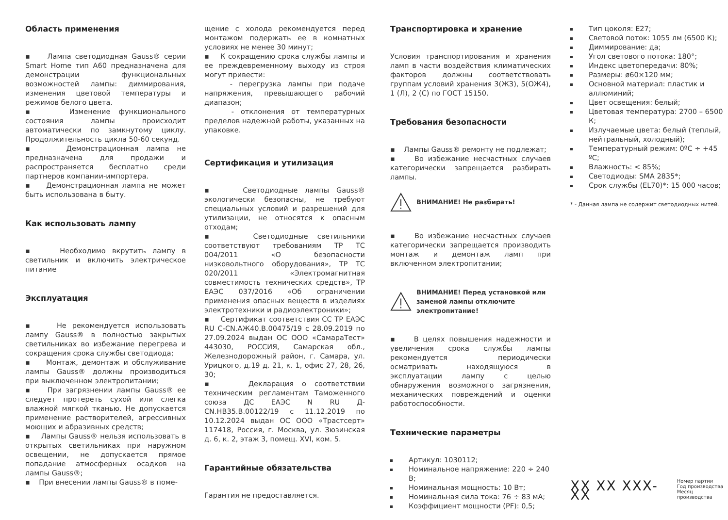Область применения
▪ Лампа светодиодная Gauss® серии Smart Home тип А60 предназначена для демонстрации функциональных возможностей лампы: диммирования, изменения цветовой температуры и режимов белого цвета.
▪ Изменение функционального состояния лампы происходит автоматически по замкнутому циклу. Продолжительность цикла 50-60 секунд.
▪ Демонстрационная лампа не предназначена для продажи и распространяется бесплатно среди партнеров компании-импортера.
▪ Демонстрационная лампа не может быть использована в быту.
Как использовать лампу
▪ Необходимо вкрутить лампу в светильник и включить электрическое питание
Эксплуатация
▪ Не рекомендуется использовать лампу Gauss® в полностью закрытых светильниках во избежание перегрева и сокращения срока службы светодиода;
▪ Монтаж, демонтаж и обслуживание лампы Gauss® должны производиться при выключенном электропитании;
▪ При загрязнении лампы Gauss® ее следует протереть сухой или слегка влажной мягкой тканью. Не допускается применение растворителей, агрессивных моющих и абразивных средств;
▪ Лампы Gauss® нельзя использовать в открытых светильниках при наружном освещении, не допускается прямое попадание атмосферных осадков на лампы Gauss®;
▪ При внесении лампы Gauss® в поме-
щение с холода рекомендуется перед монтажом подержать ее в комнатных условиях не менее 30 минут;
▪ К сокращению срока службы лампы и ее преждевременному выходу из строя могут привести:
- перегрузка лампы при подаче напряжения, превышающего рабочий диапазон;
- отклонения от температурных пределов надежной работы, указанных на упаковке.
Сертификация и утилизация
▪ Светодиодные лампы Gauss® экологически безопасны, не требуют специальных условий и разрешений для утилизации, не относятся к опасным отходам;
▪ Светодиодные светильники соответствуют требованиям ТР ТС 004/2011 «О безопасности низковольтного оборудования», ТР ТС 020/2011 «Электромагнитная совместимость технических средств», ТР ЕАЭС 037/2016 «Об ограничении применения опасных веществ в изделиях электротехники и радиоэлектроники»;
▪ Сертификат соответствия СС ТР ЕАЭС RU C-CN.АЖ40.В.00475/19 с 28.09.2019 по 27.09.2024 выдан ОС ООО «СамараТест» 443030, РОССИЯ, Самарская обл., Железнодорожный район, г. Самара, ул. Урицкого, д.19 д. 21, к. 1, офис 27, 28, 26, 30;
▪ Декларация о соответствии техническим регламентам Таможенного союза ДС ЕАЭС N RU Д-CN.НВ35.В.00122/19 с 11.12.2019 по 10.12.2024 выдан ОС ООО «Трастсерт» 117418, Россия, г. Москва, ул. Зюзинская д. 6, к. 2, этаж 3, помещ. XVI, ком. 5.
Гарантийные обязательства
Гарантия не предоставляется.
Транспортировка и хранение
Условия транспортирования и хранения ламп в части воздействия климатических факторов должны соответствовать группам условий хранения 3(ЖЗ), 5(ОЖ4), 1 (Л), 2 (С) по ГОСТ 15150.
Требования безопасности
▪ Лампы Gauss® ремонту не подлежат;
▪ Во избежание несчастных случаев категорически запрещается разбирать лампы.
ВНИМАНИЕ! Не разбирать!
▪ Во избежание несчастных случаев категорически запрещается производить монтаж и демонтаж ламп при включенном электропитании;
ВНИМАНИЕ! Перед установкой или заменой лампы отключите электропитание!
▪ В целях повышения надежности и увеличения срока службы лампы рекомендуется периодически осматривать находящуюся в эксплуатации лампу с целью обнаружения возможного загрязнения, механических повреждений и оценки работоспособности.
Технические параметры
Артикул: 1030112;
Номинальное напряжение: 220 ÷ 240 В;
Номинальная мощность: 10 Вт;
Номинальная сила тока: 76 ÷ 83 мА;
Коэффициент мощности (PF): 0,5;
Тип цоколя: E27;
Световой поток: 1055 лм (6500 К);
Диммирование: да;
Угол светового потока: 180°;
Индекс цветопередачи: 80%;
Размеры: ø60×120 мм;
Основной материал: пластик и аллюминий;
Цвет освещения: белый;
Цветовая температура: 2700 – 6500 К;
Излучаемые цвета: белый (теплый, нейтральный, холодный);
Температурный режим: 0ºС ÷ +45 ºС;
Влажность: < 85%;
Светодиоды: SMA 2835*;
Срок службы (EL70)*: 15 000 часов;
* - Данная лампа не содержит светодиодных нитей.
XX XX XXX-XX
Номер партии
Год производства
Месяц производства